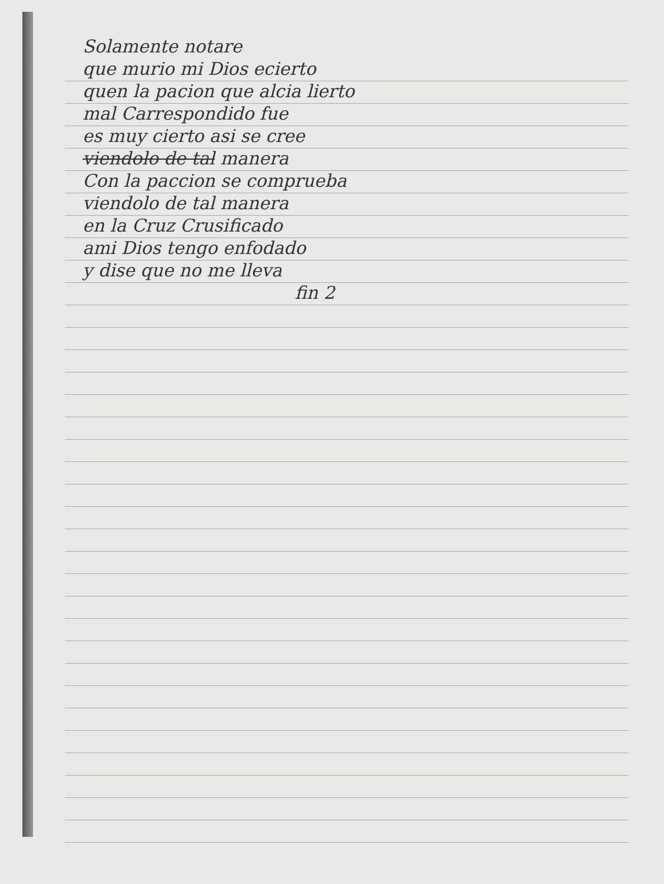Solamente notare
que murio mi Dios ecierto
quen la pacion que alcia lierto
mal Carrespondido fue
es muy cierto asi se cree
viendolo de tal manera
Con la paccion se comprueba
viendolo de tal manera
en la Cruz Crusificado
ami Dios tengo enfodado
y dise que no me lleva
fin 2